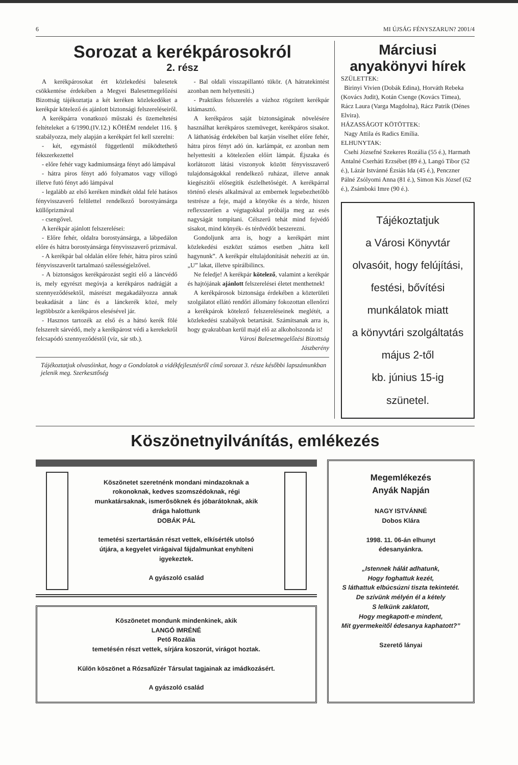6 MI ÚJSÁG FÉNYSZARUN? 2001/4
Sorozat a kerékpárosokról
2. rész
A kerékpárosokat ért közlekedési balesetek csökkentése érdekében a Megyei Balesetmegelőzési Bizottság tájékoztatja a két keréken közlekedőket a kerékpár kötelező és ajánlott biztonsági felszereléseiről.
A kerékpárra vonatkozó műszaki és üzemeltetési feltételeket a 6/1990.(IV.12.) KÖHÉM rendelet 116. § szabályozza, mely alapján a kerékpárt fel kell szerelni:
- két, egymástól függetlenül működtethető fékszerkezettel
- előre fehér vagy kadmiumsárga fényt adó lámpával
- hátra piros fényt adó folyamatos vagy villogó illetve futó fényt adó lámpával
- legalább az első keréken mindkét oldal felé hatásos fényvisszaverő felülettel rendelkező borostyánsárga küllőprizmával
- csengővel.
A kerékpár ajánlott felszerelései:
- Előre fehér, oldalra borostyánsárga, a lábpedálon előre és hátra borostyánsárga fényvisszaverő prizmával.
- A kerékpár bal oldalán előre fehér, hátra piros színű fényvisszaverőt tartalmazó szélességjelzővel.
- A biztonságos kerékpározást segíti elő a láncvédő is, mely egyrészt megóvja a kerékpáros nadrágját a szennyeződésektől, másrészt megakadályozza annak beakadását a lánc és a lánckerék közé, mely legtöbbször a kerékpáros elesésével jár.
- Hasznos tartozék az első és a hátsó kerék fölé felszerelt sárvédő, mely a kerékpárost védi a kerekekről felcsapódó szennyeződéstől (víz, sár stb.).
- Bal oldali visszapillantó tükör. (A hátratekintést azonban nem helyettesíti.)
- Praktikus felszerelés a vázhoz rögzített kerékpár kitámasztó.
A kerékpáros saját biztonságának növelésére használhat kerékpáros szemüveget, kerékpáros sisakot. A láthatóság érdekében bal karján viselhet előre fehér, hátra piros fényt adó ún. karlámpát, ez azonban nem helyettesíti a kötelezően előírt lámpát. Éjszaka és korlátozott látási viszonyok között fényvisszaverő tulajdonságokkal rendelkező ruházat, illetve annak kiegészítői elősegítik észlelhetőségét. A kerékpárral történő elesés alkalmával az embernek legsebezhetőbb testrésze a feje, majd a könyöke és a térde, hiszen reflexszerűen a végtagokkal próbálja meg az esés nagyságát tompítani. Célszerű tehát mind fejvédő sisakot, mind könyék- és térdvédőt beszerezni.
Gondoljunk arra is, hogy a kerékpárt mint közlekedési eszközt számos esetben „hátra kell hagynunk”. A kerékpár eltulajdonítását nehezíti az ún. „U” lakat, illetve spirálbilincs.
Ne feledje! A kerékpár kötelező, valamint a kerékpár és hajtójának ajánlott felszerelései életet menthetnek!
A kerékpárosok biztonsága érdekében a közterületi szolgálatot ellátó rendőri állomány fokozottan ellenőrzi a kerékpárok kötelező felszereléseinek meglétét, a közlekedési szabályok betartását. Számítsanak arra is, hogy gyakrabban kerül majd elő az alkoholszonda is!
Városi Balesetmegelőzési Bizottság
Jászberény
Tájékoztatjuk olvasóinkat, hogy a Gondolatok a vidékfejlesztésről című sorozat 3. része későbbi lapszámunkban jelenik meg. Szerkesztőség
Márciusi
anyakönyvi hírek
SZÜLETTEK:
Birinyi Vivien (Dobák Edina), Horváth Rebeka (Kovács Judit), Kotán Csenge (Kovács Tímea), Rácz Laura (Varga Magdolna), Rácz Patrik (Dénes Elvira).
HÁZASSÁGOT KÖTÖTTEK:
Nagy Attila és Radics Emília.
ELHUNYTAK:
Csehi Józsefné Szekeres Rozália (55 é.), Harmath Antalné Cserháti Erzsébet (89 é.), Langó Tibor (52 é.), Lázár Istvánné Ézsiás Ida (45 é.), Penczner Pálné Zsólyomi Anna (81 é.), Simon Kis József (62 é.), Zsámboki Imre (90 é.).
Tájékoztatjuk
a Városi Könyvtár
olvasóit, hogy felújítási,
festési, bővítési
munkálatok miatt
a könyvtári szolgáltatás
május 2-től
kb. június 15-ig
szünetel.
Köszönetnyilvánítás, emlékezés
Köszönetet szeretnénk mondani mindazoknak a rokonoknak, kedves szomszédoknak, régi munkatársaknak, ismerősöknek és jóbarátoknak, akik drága halottunk
DOBÁK PÁL
temetési szertartásán részt vettek, elkísérték utolsó útjára, a kegyelet virágaival fájdalmunkat enyhíteni igyekeztek.
A gyászoló család
Köszönetet mondunk mindenkinek, akik
LANGÓ IMRÉNÉ
Pető Rozália
temetésén részt vettek, sírjára koszorút, virágot hoztak.
Külön köszönet a Rózsafűzér Társulat tagjainak az imádkozásért.
A gyászoló család
Megemlékezés
Anyák Napján
NAGY ISTVÁNNÉ
Dobos Klára
1998. 11. 06-án elhunyt
édesanyánkra.
„Istennek hálát adhatunk,
Hogy foghattuk kezét,
S láthattuk elbúcsúzni tiszta tekintetét.
De szívünk mélyén él a kétely
S lelkünk zaklatott,
Hogy megkapott-e mindent,
Mit gyermekeitől édesanya kaphatott?”
Szerető lányai